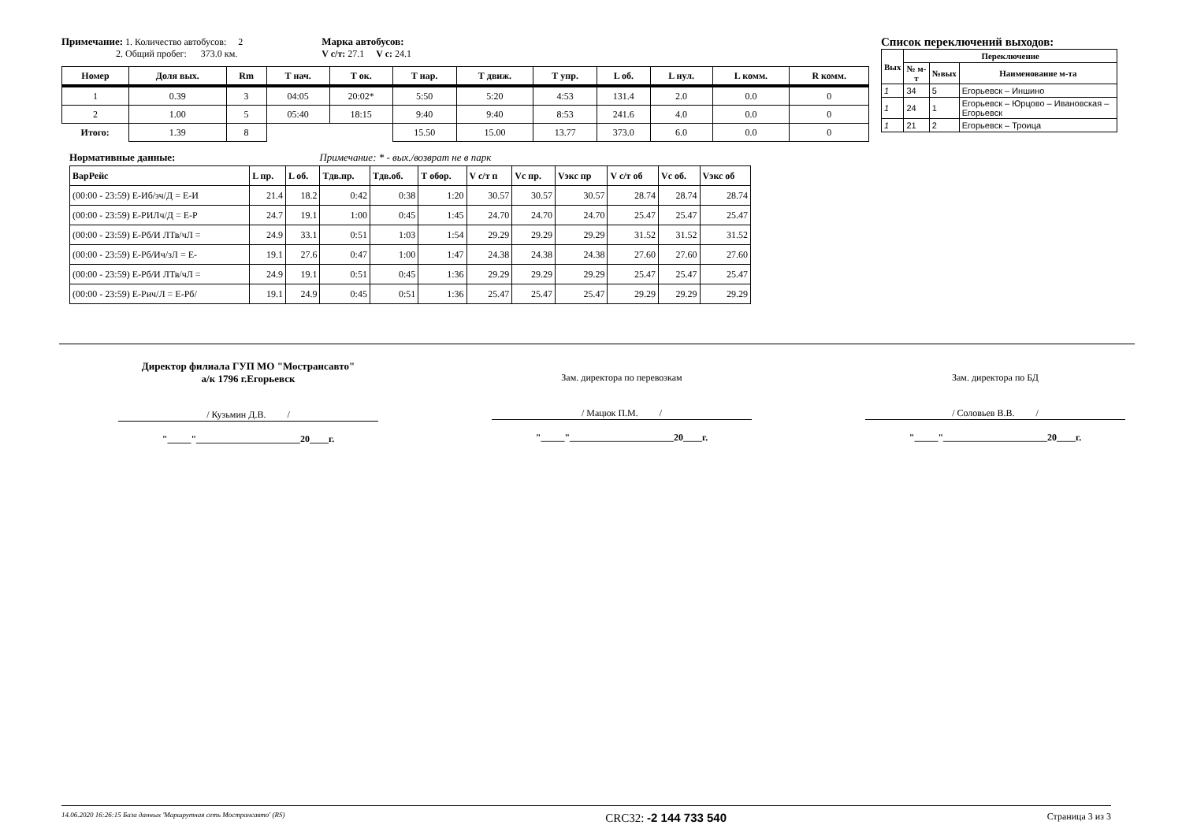Примечание: 1. Количество автобусов: 2
2. Общий пробег: 373.0 км.
Марка автобусов:
V с/т: 27.1 V с: 24.1
| Номер | Доля вых. | Rm | Т нач. | Т ок. | Т нар. | Т движ. | Т упр. | L об. | L нул. | L комм. | R комм. |
| --- | --- | --- | --- | --- | --- | --- | --- | --- | --- | --- | --- |
| 1 | 0.39 | 3 | 04:05 | 20:02* | 5:50 | 5:20 | 4:53 | 131.4 | 2.0 | 0.0 | 0 |
| 2 | 1.00 | 5 | 05:40 | 18:15 | 9:40 | 9:40 | 8:53 | 241.6 | 4.0 | 0.0 | 0 |
| Итого: | 1.39 | 8 | | | 15.50 | 15.00 | 13.77 | 373.0 | 6.0 | 0.0 | 0 |
Список переключений выходов:
| Вых | Переключение | | |
| --- | --- | --- | --- |
| | № м-т | №вых | Наименование м-та |
| 1 | 34 | 5 | Егорьевск – Иншино |
| 1 | 24 | 1 | Егорьевск – Юрцово – Ивановская – Егорьевск |
| 1 | 21 | 2 | Егорьевск – Троица |
Нормативные данные: Примечание: * - вых./возврат не в парк
| ВарРейс | L пр. | L об. | Тдв.пр. | Тдв.об. | Т обор. | V с/т п | Vс пр. | Vэкс пр | V с/т об | Vс об. | Vэкс об |
| --- | --- | --- | --- | --- | --- | --- | --- | --- | --- | --- | --- |
| (00:00 - 23:59) Е-Иб/зч/Д = Е-И | 21.4 | 18.2 | 0:42 | 0:38 | 1:20 | 30.57 | 30.57 | 30.57 | 28.74 | 28.74 | 28.74 |
| (00:00 - 23:59) Е-РИЛч/Д = Е-Р | 24.7 | 19.1 | 1:00 | 0:45 | 1:45 | 24.70 | 24.70 | 24.70 | 25.47 | 25.47 | 25.47 |
| (00:00 - 23:59) Е-Рб/И ЛТв/чЛ = | 24.9 | 33.1 | 0:51 | 1:03 | 1:54 | 29.29 | 29.29 | 29.29 | 31.52 | 31.52 | 31.52 |
| (00:00 - 23:59) Е-Рб/Ич/зЛ = Е- | 19.1 | 27.6 | 0:47 | 1:00 | 1:47 | 24.38 | 24.38 | 24.38 | 27.60 | 27.60 | 27.60 |
| (00:00 - 23:59) Е-Рб/И ЛТв/чЛ = | 24.9 | 19.1 | 0:51 | 0:45 | 1:36 | 29.29 | 29.29 | 29.29 | 25.47 | 25.47 | 25.47 |
| (00:00 - 23:59) Е-Рич/Л = Е-Рб/ | 19.1 | 24.9 | 0:45 | 0:51 | 1:36 | 25.47 | 25.47 | 25.47 | 29.29 | 29.29 | 29.29 |
Директор филиала ГУП МО "Мострансавто"
а/к 1796 г.Егорьевск
/ Кузьмин Д.В. /
"_____"______________________20____г.
Зам. директора по перевозкам
/ Мацюк П.М. /
"_____"______________________20____г.
Зам. директора по БД
/ Соловьев В.В. /
"_____"______________________20____г.
14.06.2020 16:26:15 База данных 'Маршрутная сеть Мострансавто' (RS) CRC32: -2 144 733 540 Страница 3 из 3